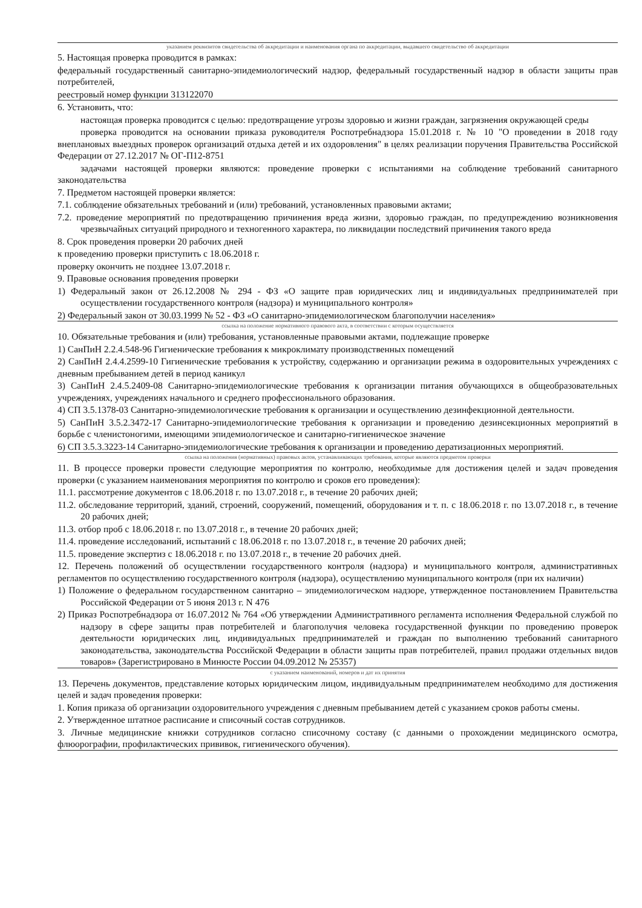указанием реквизитов свидетельства об аккредитации и наименования органа по аккредитации, выдавшего свидетельство об аккредитации
5. Настоящая проверка проводится в рамках:
федеральный государственный санитарно-эпидемиологический надзор, федеральный государственный надзор в области защиты прав потребителей,
реестровый номер функции 313122070
6. Установить, что:
настоящая проверка проводится с целью: предотвращение угрозы здоровью и жизни граждан, загрязнения окружающей среды
проверка проводится на основании приказа руководителя Роспотребнадзора 15.01.2018 г. № 10 "О проведении в 2018 году внеплановых выездных проверок организаций отдыха детей и их оздоровления" в целях реализации поручения Правительства Российской Федерации от 27.12.2017 № ОГ-П12-8751
задачами настоящей проверки являются: проведение проверки с испытаниями на соблюдение требований санитарного законодательства
7. Предметом настоящей проверки является:
7.1. соблюдение обязательных требований и (или) требований, установленных правовыми актами;
7.2. проведение мероприятий по предотвращению причинения вреда жизни, здоровью граждан, по предупреждению возникновения чрезвычайных ситуаций природного и техногенного характера, по ликвидации последствий причинения такого вреда
8. Срок проведения проверки 20 рабочих дней
к проведению проверки приступить с 18.06.2018 г.
проверку окончить не позднее 13.07.2018 г.
9. Правовые основания проведения проверки
1) Федеральный закон от 26.12.2008 № 294 - ФЗ «О защите прав юридических лиц и индивидуальных предпринимателей при осуществлении государственного контроля (надзора) и муниципального контроля»
2) Федеральный закон от 30.03.1999 № 52 - ФЗ «О санитарно-эпидемиологическом благополучии населения»
ссылка на положение нормативного правового акта, в соответствии с которым осуществляется
10. Обязательные требования и (или) требования, установленные правовыми актами, подлежащие проверке
1) СанПиН 2.2.4.548-96 Гигиенические требования к микроклимату производственных помещений
2) СанПиН 2.4.4.2599-10 Гигиенические требования к устройству, содержанию и организации режима в оздоровительных учреждениях с дневным пребыванием детей в период каникул
3) СанПиН 2.4.5.2409-08 Санитарно-эпидемиологические требования к организации питания обучающихся в общеобразовательных учреждениях, учреждениях начального и среднего профессионального образования.
4) СП 3.5.1378-03 Санитарно-эпидемиологические требования к организации и осуществлению дезинфекционной деятельности.
5) СанПиН 3.5.2.3472-17 Санитарно-эпидемиологические требования к организации и проведению дезинсекционных мероприятий в борьбе с членистоногими, имеющими эпидемиологическое и санитарно-гигиеническое значение
6) СП 3.5.3.3223-14 Санитарно-эпидемиологические требования к организации и проведению дератизационных мероприятий.
ссылка на положения (нормативных) правовых актов, устанавливающих требования, которые являются предметом проверки
11. В процессе проверки провести следующие мероприятия по контролю, необходимые для достижения целей и задач проведения проверки (с указанием наименования мероприятия по контролю и сроков его проведения):
11.1. рассмотрение документов с 18.06.2018 г. по 13.07.2018 г., в течение 20 рабочих дней;
11.2. обследование территорий, зданий, строений, сооружений, помещений, оборудования и т. п. с 18.06.2018 г. по 13.07.2018 г., в течение 20 рабочих дней;
11.3. отбор проб с 18.06.2018 г. по 13.07.2018 г., в течение 20 рабочих дней;
11.4. проведение исследований, испытаний с 18.06.2018 г. по 13.07.2018 г., в течение 20 рабочих дней;
11.5. проведение экспертиз с 18.06.2018 г. по 13.07.2018 г., в течение 20 рабочих дней.
12. Перечень положений об осуществлении государственного контроля (надзора) и муниципального контроля, административных регламентов по осуществлению государственного контроля (надзора), осуществлению муниципального контроля (при их наличии)
1) Положение о федеральном государственном санитарно – эпидемиологическом надзоре, утвержденное постановлением Правительства Российской Федерации от 5 июня 2013 г. N 476
2) Приказ Роспотребнадзора от 16.07.2012 № 764 «Об утверждении Административного регламента исполнения Федеральной службой по надзору в сфере защиты прав потребителей и благополучия человека государственной функции по проведению проверок деятельности юридических лиц, индивидуальных предпринимателей и граждан по выполнению требований санитарного законодательства, законодательства Российской Федерации в области защиты прав потребителей, правил продажи отдельных видов товаров» (Зарегистрировано в Минюсте России 04.09.2012 № 25357)
с указанием наименований, номеров и дат их принятия
13. Перечень документов, представление которых юридическим лицом, индивидуальным предпринимателем необходимо для достижения целей и задач проведения проверки:
1. Копия приказа об организации оздоровительного учреждения с дневным пребыванием детей с указанием сроков работы смены.
2. Утвержденное штатное расписание и списочный состав сотрудников.
3. Личные медицинские книжки сотрудников согласно списочному составу (с данными о прохождении медицинского осмотра, флюорографии, профилактических прививок, гигиенического обучения).